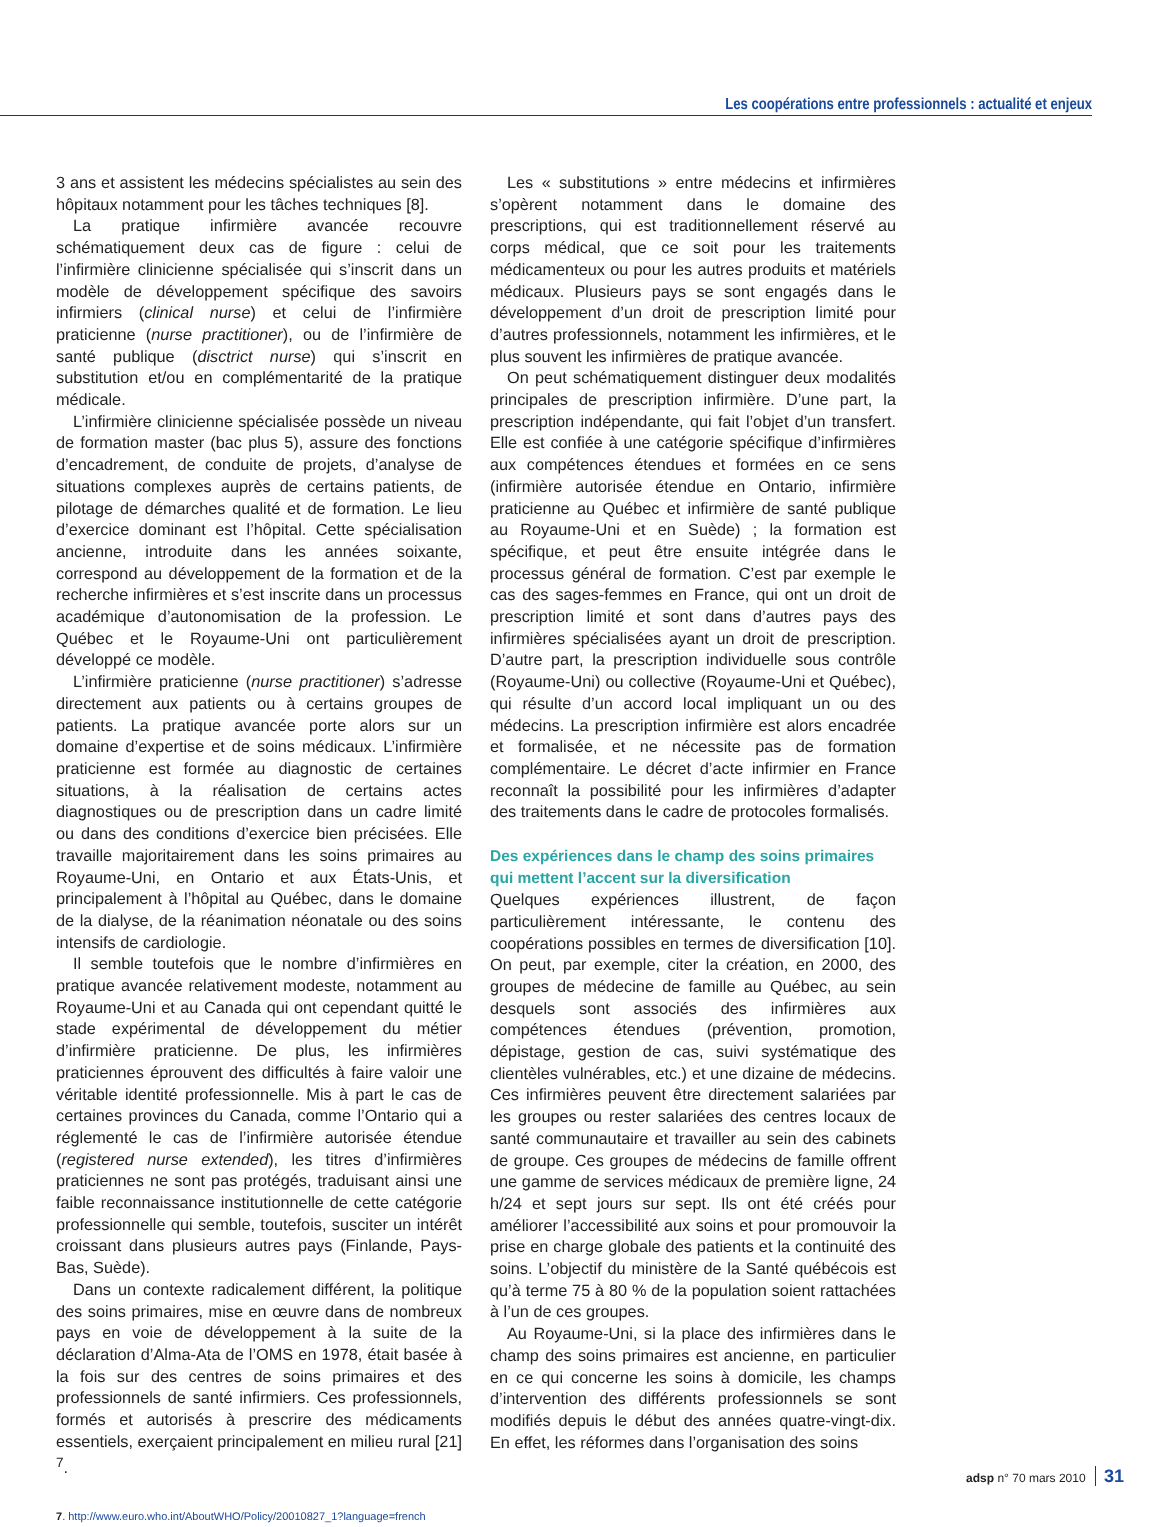Les coopérations entre professionnels : actualité et enjeux
3 ans et assistent les médecins spécialistes au sein des hôpitaux notamment pour les tâches techniques [8].
La pratique infirmière avancée recouvre schématiquement deux cas de figure : celui de l’infirmière clinicienne spécialisée qui s’inscrit dans un modèle de développement spécifique des savoirs infirmiers (clinical nurse) et celui de l’infirmière praticienne (nurse practitioner), ou de l’infirmière de santé publique (disctrict nurse) qui s’inscrit en substitution et/ou en complémentarité de la pratique médicale.
L’infirmière clinicienne spécialisée possède un niveau de formation master (bac plus 5), assure des fonctions d’encadrement, de conduite de projets, d’analyse de situations complexes auprès de certains patients, de pilotage de démarches qualité et de formation. Le lieu d’exercice dominant est l’hôpital. Cette spécialisation ancienne, introduite dans les années soixante, correspond au développement de la formation et de la recherche infirmières et s’est inscrite dans un processus académique d’autonomisation de la profession. Le Québec et le Royaume-Uni ont particulièrement développé ce modèle.
L’infirmière praticienne (nurse practitioner) s’adresse directement aux patients ou à certains groupes de patients. La pratique avancée porte alors sur un domaine d’expertise et de soins médicaux. L’infirmière praticienne est formée au diagnostic de certaines situations, à la réalisation de certains actes diagnostiques ou de prescription dans un cadre limité ou dans des conditions d’exercice bien précisées. Elle travaille majoritairement dans les soins primaires au Royaume-Uni, en Ontario et aux États-Unis, et principalement à l’hôpital au Québec, dans le domaine de la dialyse, de la réanimation néonatale ou des soins intensifs de cardiologie.
Il semble toutefois que le nombre d’infirmières en pratique avancée relativement modeste, notamment au Royaume-Uni et au Canada qui ont cependant quitté le stade expérimental de développement du métier d’infirmière praticienne. De plus, les infirmières praticiennes éprouvent des difficultés à faire valoir une véritable identité professionnelle. Mis à part le cas de certaines provinces du Canada, comme l’Ontario qui a réglementé le cas de l’infirmière autorisée étendue (registered nurse extended), les titres d’infirmières praticiennes ne sont pas protégés, traduisant ainsi une faible reconnaissance institutionnelle de cette catégorie professionnelle qui semble, toutefois, susciter un intérêt croissant dans plusieurs autres pays (Finlande, Pays-Bas, Suède).
Dans un contexte radicalement différent, la politique des soins primaires, mise en œuvre dans de nombreux pays en voie de développement à la suite de la déclaration d’Alma-Ata de l’OMS en 1978, était basée à la fois sur des centres de soins primaires et des professionnels de santé infirmiers. Ces professionnels, formés et autorisés à prescrire des médicaments essentiels, exerçaient principalement en milieu rural [21] <sup>7</sup>.
7. http://www.euro.who.int/AboutWHO/Policy/20010827_1?language=french
Les « substitutions » entre médecins et infirmières s’opèrent notamment dans le domaine des prescriptions, qui est traditionnellement réservé au corps médical, que ce soit pour les traitements médicamenteux ou pour les autres produits et matériels médicaux. Plusieurs pays se sont engagés dans le développement d’un droit de prescription limité pour d’autres professionnels, notamment les infirmières, et le plus souvent les infirmières de pratique avancée.
On peut schématiquement distinguer deux modalités principales de prescription infirmière. D’une part, la prescription indépendante, qui fait l’objet d’un transfert. Elle est confiée à une catégorie spécifique d’infirmières aux compétences étendues et formées en ce sens (infirmière autorisée étendue en Ontario, infirmière praticienne au Québec et infirmière de santé publique au Royaume-Uni et en Suède) ; la formation est spécifique, et peut être ensuite intégrée dans le processus général de formation. C’est par exemple le cas des sages-femmes en France, qui ont un droit de prescription limité et sont dans d’autres pays des infirmières spécialisées ayant un droit de prescription. D’autre part, la prescription individuelle sous contrôle (Royaume-Uni) ou collective (Royaume-Uni et Québec), qui résulte d’un accord local impliquant un ou des médecins. La prescription infirmière est alors encadrée et formalisée, et ne nécessite pas de formation complémentaire. Le décret d’acte infirmier en France reconnaît la possibilité pour les infirmières d’adapter des traitements dans le cadre de protocoles formalisés.
Des expériences dans le champ des soins primaires
qui mettent l’accent sur la diversification
Quelques expériences illustrent, de façon particulièrement intéressante, le contenu des coopérations possibles en termes de diversification [10]. On peut, par exemple, citer la création, en 2000, des groupes de médecine de famille au Québec, au sein desquels sont associés des infirmières aux compétences étendues (prévention, promotion, dépistage, gestion de cas, suivi systématique des clientèles vulnérables, etc.) et une dizaine de médecins. Ces infirmières peuvent être directement salariées par les groupes ou rester salariées des centres locaux de santé communautaire et travailler au sein des cabinets de groupe. Ces groupes de médecins de famille offrent une gamme de services médicaux de première ligne, 24 h/24 et sept jours sur sept. Ils ont été créés pour améliorer l’accessibilité aux soins et pour promouvoir la prise en charge globale des patients et la continuité des soins. L’objectif du ministère de la Santé québécois est qu’à terme 75 à 80 % de la population soient rattachées à l’un de ces groupes.
Au Royaume-Uni, si la place des infirmières dans le champ des soins primaires est ancienne, en particulier en ce qui concerne les soins à domicile, les champs d’intervention des différents professionnels se sont modifiés depuis le début des années quatre-vingt-dix. En effet, les réformes dans l’organisation des soins
adsp n° 70 mars 2010 31